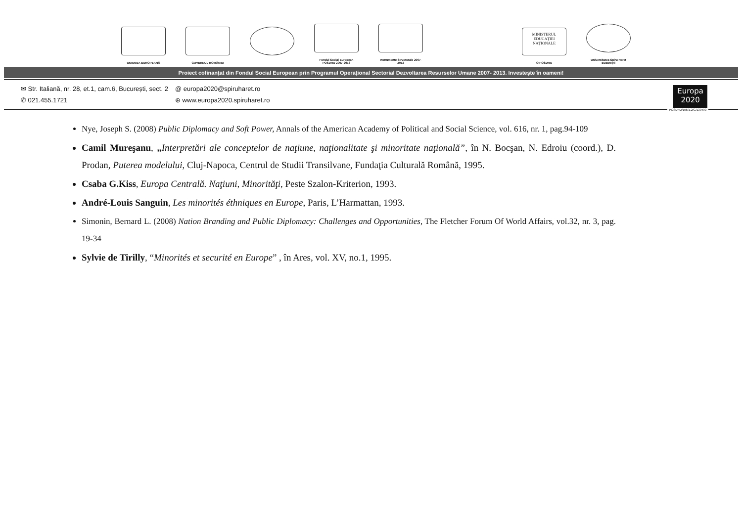UNIUNEA EUROPEANĂ
GUVERNUL ROMÂNIEI
Fondul Social European POSDRU 2007-2013
Instrumente Structurale 2007-2013
MINISTERUL EDUCAȚIEI NAȚIONALE
OIPOSDRU
Universitatea Spiru Haret București
Proiect cofinanțat din Fondul Social European prin Programul Operațional Sectorial Dezvoltarea Resurselor Umane 2007- 2013. Investește în oameni!
✉ Str. Italiană, nr. 28, et.1, cam.6, București, sect. 2
✆ 021.455.1721
@ europa2020@spiruharet.ro
⊕ www.europa2020.spiruharet.ro
Europa
2020
POSDRU/156/1.2/G/139490
Nye, Joseph S. (2008) Public Diplomacy and Soft Power, Annals of the American Academy of Political and Social Science, vol. 616, nr. 1, pag.94-109
Camil Mureşanu, „Interpretări ale conceptelor de naţiune, naţionalitate şi minoritate naţională”, în N. Bocşan, N. Edroiu (coord.), D. Prodan, Puterea modelului, Cluj-Napoca, Centrul de Studii Transilvane, Fundaţia Culturală Română, 1995.
Csaba G.Kiss, Europa Centrală. Naţiuni, Minorităţi, Peste Szalon-Kriterion, 1993.
André-Louis Sanguin, Les minorités éthniques en Europe, Paris, L’Harmattan, 1993.
Simonin, Bernard L. (2008) Nation Branding and Public Diplomacy: Challenges and Opportunities, The Fletcher Forum Of World Affairs, vol.32, nr. 3, pag. 19-34
Sylvie de Tirilly, “Minorités et securité en Europe” , în Ares, vol. XV, no.1, 1995.